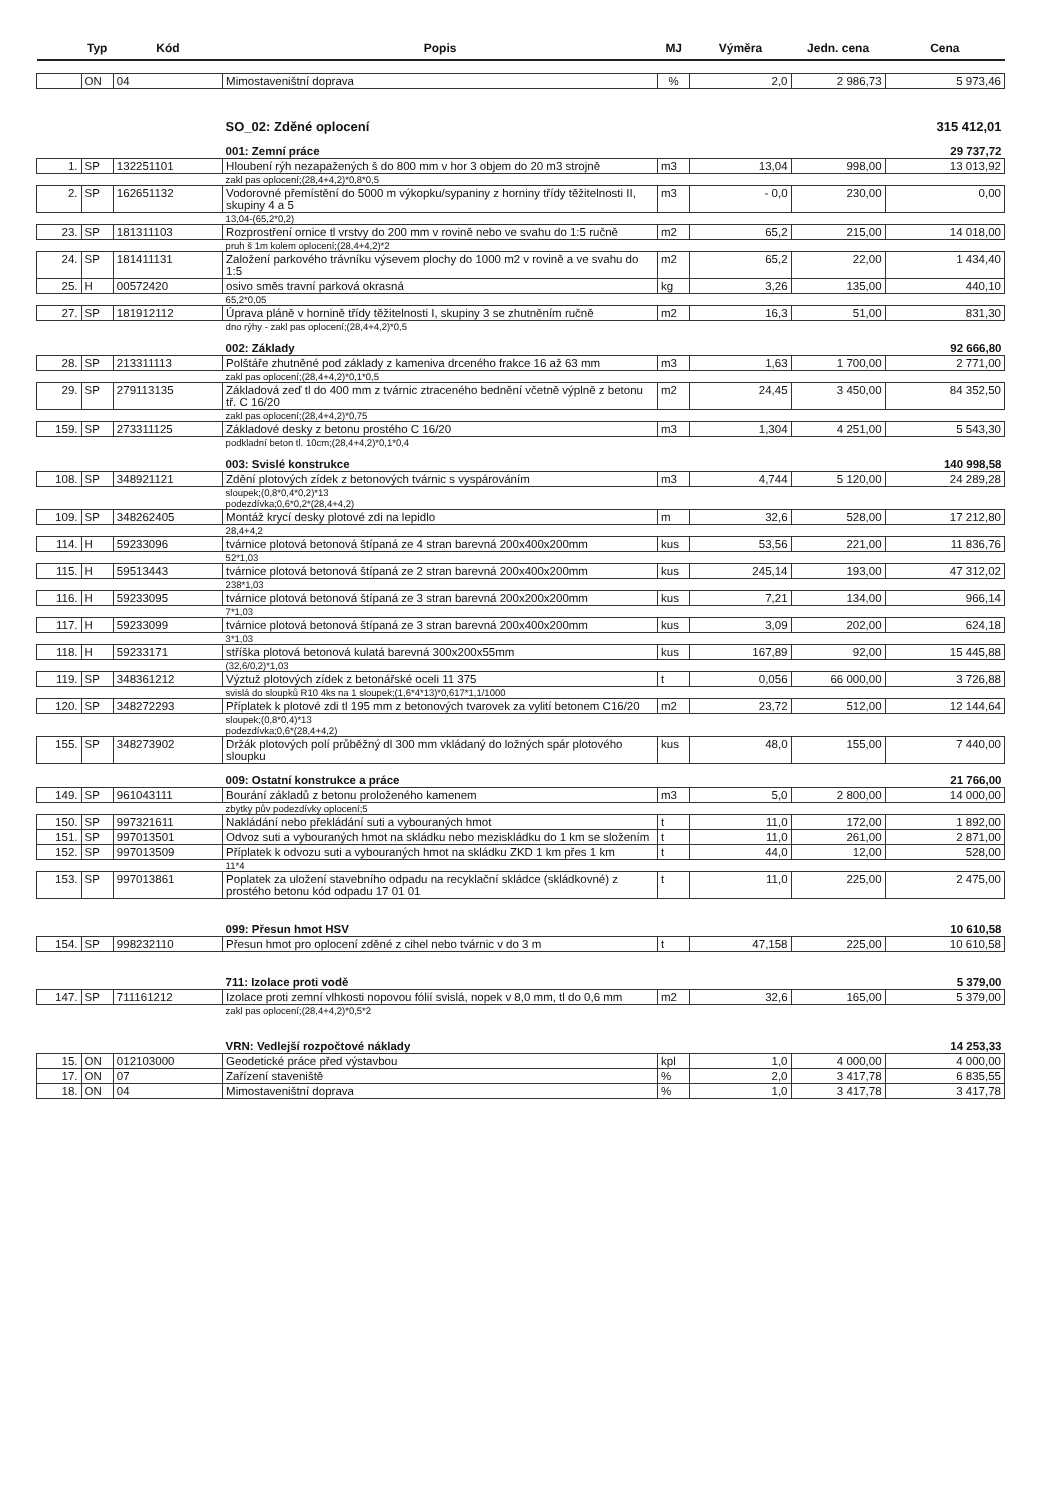| | Typ | Kód | Popis | MJ | Výměra | Jedn. cena | Cena |
| --- | --- | --- | --- | --- | --- | --- | --- |
| | ON | 04 | Mimostaveništní doprava | % | 2,0 | 2 986,73 | 5 973,46 |
| | | | SO_02: Zděné oplocení | | | | 315 412,01 |
| | | | 001: Zemní práce | | | | 29 737,72 |
| 1. | SP | 132251101 | Hloubení rýh nezapažených š do 800 mm v hor 3 objem do 20 m3 strojně | m3 | 13,04 | 998,00 | 13 013,92 |
| | | | zakl pas oplocení;(28,4+4,2)*0,8*0,5 | | | | |
| 2. | SP | 162651132 | Vodorovné přemístění do 5000 m výkopku/sypaniny z horniny třídy těžitelnosti II, skupiny 4 a 5 | m3 | - 0,0 | 230,00 | 0,00 |
| | | | 13,04-(65,2*0,2) | | | | |
| 23. | SP | 181311103 | Rozprostření ornice tl vrstvy do 200 mm v rovině nebo ve svahu do 1:5 ručně | m2 | 65,2 | 215,00 | 14 018,00 |
| | | | pruh š 1m kolem oplocení;(28,4+4,2)*2 | | | | |
| 24. | SP | 181411131 | Založení parkového trávníku výsevem plochy do 1000 m2 v rovině a ve svahu do 1:5 | m2 | 65,2 | 22,00 | 1 434,40 |
| 25. | H | 00572420 | osivo směs travní parková okrasná | kg | 3,26 | 135,00 | 440,10 |
| | | | 65,2*0,05 | | | | |
| 27. | SP | 181912112 | Úprava pláně v hornině třídy těžitelnosti I, skupiny 3 se zhutněním ručně | m2 | 16,3 | 51,00 | 831,30 |
| | | | dno rýhy - zakl pas oplocení;(28,4+4,2)*0,5 | | | | |
| | | | 002: Základy | | | | 92 666,80 |
| 28. | SP | 213311113 | Polštáře zhutněné pod základy z kameniva drceného frakce 16 až 63 mm | m3 | 1,63 | 1 700,00 | 2 771,00 |
| | | | zakl pas oplocení;(28,4+4,2)*0,1*0,5 | | | | |
| 29. | SP | 279113135 | Základová zeď tl do 400 mm z tvárnic ztraceného bednění včetně výplně z betonu tř. C 16/20 | m2 | 24,45 | 3 450,00 | 84 352,50 |
| | | | zakl pas oplocení;(28,4+4,2)*0,75 | | | | |
| 159. | SP | 273311125 | Základové desky z betonu prostého C 16/20 | m3 | 1,304 | 4 251,00 | 5 543,30 |
| | | | podkladní beton tl. 10cm;(28,4+4,2)*0,1*0,4 | | | | |
| | | | 003: Svislé konstrukce | | | | 140 998,58 |
| 108. | SP | 348921121 | Zdění plotových zídek z betonových tvárnic s vyspárováním | m3 | 4,744 | 5 120,00 | 24 289,28 |
| | | | sloupek;(0,8*0,4*0,2)*13 podezdívka;0,6*0,2*(28,4+4,2) | | | | |
| 109. | SP | 348262405 | Montáž krycí desky plotové zdi na lepidlo | m | 32,6 | 528,00 | 17 212,80 |
| | | | 28,4+4,2 | | | | |
| 114. | H | 59233096 | tvárnice plotová betonová štípaná ze 4 stran barevná 200x400x200mm | kus | 53,56 | 221,00 | 11 836,76 |
| | | | 52*1,03 | | | | |
| 115. | H | 59513443 | tvárnice plotová betonová štípaná ze 2 stran barevná 200x400x200mm | kus | 245,14 | 193,00 | 47 312,02 |
| | | | 238*1,03 | | | | |
| 116. | H | 59233095 | tvárnice plotová betonová štípaná ze 3 stran barevná 200x200x200mm | kus | 7,21 | 134,00 | 966,14 |
| | | | 7*1,03 | | | | |
| 117. | H | 59233099 | tvárnice plotová betonová štípaná ze 3 stran barevná 200x400x200mm | kus | 3,09 | 202,00 | 624,18 |
| | | | 3*1,03 | | | | |
| 118. | H | 59233171 | stříška plotová betonová kulatá barevná 300x200x55mm | kus | 167,89 | 92,00 | 15 445,88 |
| | | | (32,6/0,2)*1,03 | | | | |
| 119. | SP | 348361212 | Výztuž plotových zídek z betonářské oceli 11 375 | t | 0,056 | 66 000,00 | 3 726,88 |
| | | | svislá do sloupků R10 4ks na 1 sloupek;(1,6*4*13)*0,617*1,1/1000 | | | | |
| 120. | SP | 348272293 | Příplatek k plotové zdi tl 195 mm z betonových tvarovek za vylití betonem C16/20 | m2 | 23,72 | 512,00 | 12 144,64 |
| | | | sloupek;(0,8*0,4)*13 podezdívka;0,6*(28,4+4,2) | | | | |
| 155. | SP | 348273902 | Držák plotových polí průběžný dl 300 mm vkládaný do ložných spár plotového sloupku | kus | 48,0 | 155,00 | 7 440,00 |
| | | | 009: Ostatní konstrukce a práce | | | | 21 766,00 |
| 149. | SP | 961043111 | Bourání základů z betonu proloženého kamenem | m3 | 5,0 | 2 800,00 | 14 000,00 |
| | | | zbytky pův podezdívky oplocení;5 | | | | |
| 150. | SP | 997321611 | Nakládání nebo překládání suti a vybouraných hmot | t | 11,0 | 172,00 | 1 892,00 |
| 151. | SP | 997013501 | Odvoz suti a vybouraných hmot na skládku nebo meziskládku do 1 km se složením | t | 11,0 | 261,00 | 2 871,00 |
| 152. | SP | 997013509 | Příplatek k odvozu suti a vybouraných hmot na skládku ZKD 1 km přes 1 km | t | 44,0 | 12,00 | 528,00 |
| | | | 11*4 | | | | |
| 153. | SP | 997013861 | Poplatek za uložení stavebního odpadu na recyklační skládce (skládkovné) z prostého betonu kód odpadu 17 01 01 | t | 11,0 | 225,00 | 2 475,00 |
| | | | 099: Přesun hmot HSV | | | | 10 610,58 |
| 154. | SP | 998232110 | Přesun hmot pro oplocení zděné z cihel nebo tvárnic v do 3 m | t | 47,158 | 225,00 | 10 610,58 |
| | | | 711: Izolace proti vodě | | | | 5 379,00 |
| 147. | SP | 711161212 | Izolace proti zemní vlhkosti nopovou fólií svislá, nopek v 8,0 mm, tl do 0,6 mm | m2 | 32,6 | 165,00 | 5 379,00 |
| | | | zakl pas oplocení;(28,4+4,2)*0,5*2 | | | | |
| | | | VRN: Vedlejší rozpočtové náklady | | | | 14 253,33 |
| 15. | ON | 012103000 | Geodetické práce před výstavbou | kpl | 1,0 | 4 000,00 | 4 000,00 |
| 17. | ON | 07 | Zařízení staveniště | % | 2,0 | 3 417,78 | 6 835,55 |
| 18. | ON | 04 | Mimostaveništní doprava | % | 1,0 | 3 417,78 | 3 417,78 |